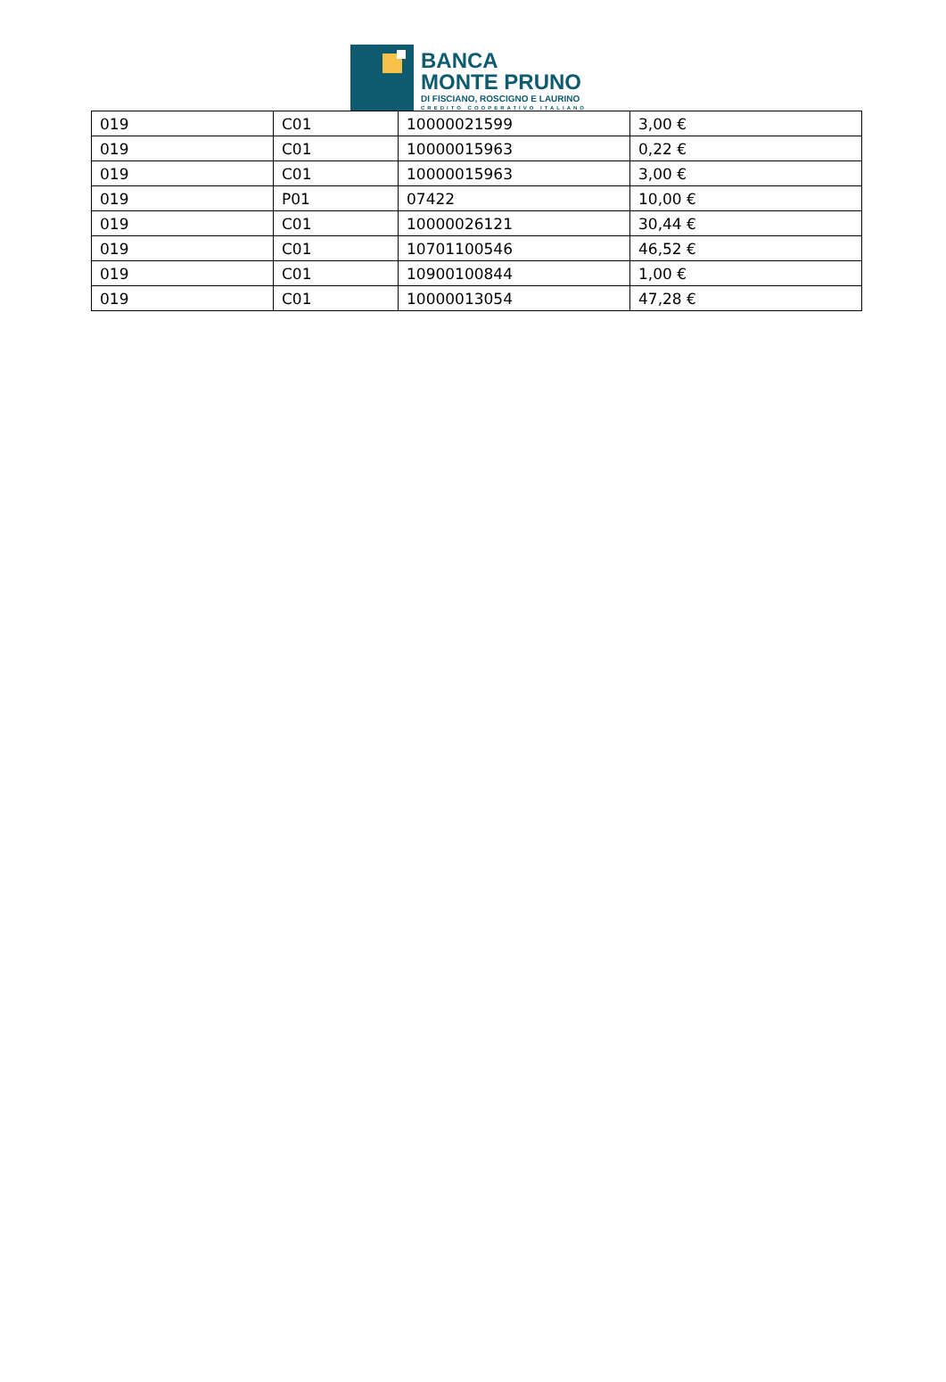BANCA
MONTE PRUNO
DI FISCIANO, ROSCIGNO E LAURINO
CREDITO COOPERATIVO ITALIANO
| 019 | C01 | 10000021599 | 3,00 € |
| 019 | C01 | 10000015963 | 0,22 € |
| 019 | C01 | 10000015963 | 3,00 € |
| 019 | P01 | 07422 | 10,00 € |
| 019 | C01 | 10000026121 | 30,44 € |
| 019 | C01 | 10701100546 | 46,52 € |
| 019 | C01 | 10900100844 | 1,00 € |
| 019 | C01 | 10000013054 | 47,28 € |